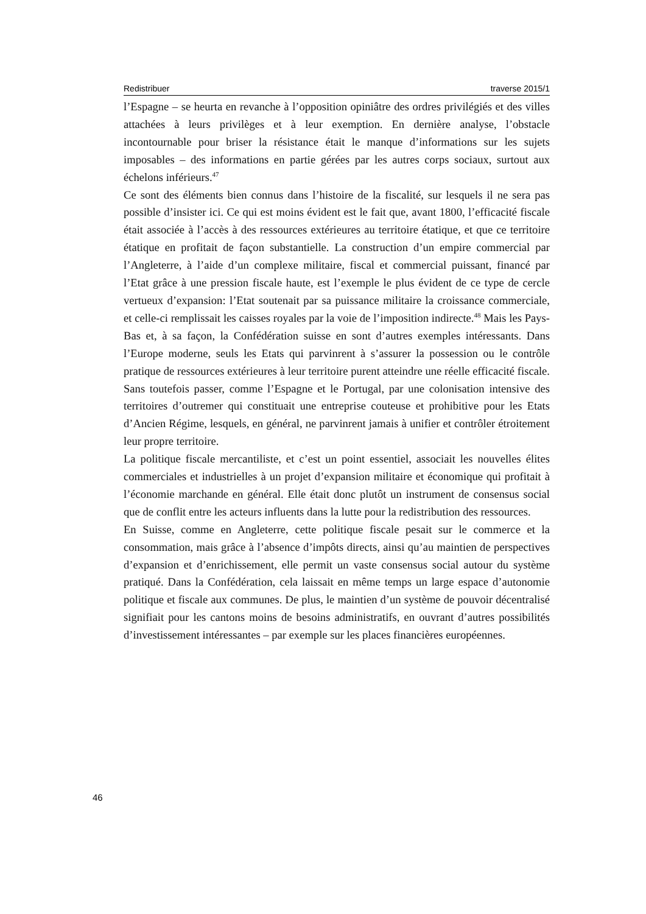Redistribuer traverse 2015/1
l’Espagne – se heurta en revanche à l’opposition opiniâtre des ordres privilégiés et des villes attachées à leurs privilèges et à leur exemption. En dernière analyse, l’obstacle incontournable pour briser la résistance était le manque d’informations sur les sujets imposables – des informations en partie gérées par les autres corps sociaux, surtout aux échelons inférieurs.<sup>47</sup>
Ce sont des éléments bien connus dans l’histoire de la fiscalité, sur lesquels il ne sera pas possible d’insister ici. Ce qui est moins évident est le fait que, avant 1800, l’efficacité fiscale était associée à l’accès à des ressources extérieures au territoire étatique, et que ce territoire étatique en profitait de façon substantielle. La construction d’un empire commercial par l’Angleterre, à l’aide d’un complexe militaire, fiscal et commercial puissant, financé par l’Etat grâce à une pression fiscale haute, est l’exemple le plus évident de ce type de cercle vertueux d’expansion: l’Etat soutenait par sa puissance militaire la croissance commerciale, et celle-ci remplissait les caisses royales par la voie de l’imposition indirecte.<sup>48</sup> Mais les Pays-Bas et, à sa façon, la Confédération suisse en sont d’autres exemples intéressants. Dans l’Europe moderne, seuls les Etats qui parvinrent à s’assurer la possession ou le contrôle pratique de ressources extérieures à leur territoire purent atteindre une réelle efficacité fiscale. Sans toutefois passer, comme l’Espagne et le Portugal, par une colonisation intensive des territoires d’outremer qui constituait une entreprise couteuse et prohibitive pour les Etats d’Ancien Régime, lesquels, en général, ne parvinrent jamais à unifier et contrôler étroitement leur propre territoire.
La politique fiscale mercantiliste, et c’est un point essentiel, associait les nouvelles élites commerciales et industrielles à un projet d’expansion militaire et économique qui profitait à l’économie marchande en général. Elle était donc plutôt un instrument de consensus social que de conflit entre les acteurs influents dans la lutte pour la redistribution des ressources.
En Suisse, comme en Angleterre, cette politique fiscale pesait sur le commerce et la consommation, mais grâce à l’absence d’impôts directs, ainsi qu’au maintien de perspectives d’expansion et d’enrichissement, elle permit un vaste consensus social autour du système pratiqué. Dans la Confédération, cela laissait en même temps un large espace d’autonomie politique et fiscale aux communes. De plus, le maintien d’un système de pouvoir décentralisé signifiait pour les cantons moins de besoins administratifs, en ouvrant d’autres possibilités d’investissement intéressantes – par exemple sur les places financières européennes.
46